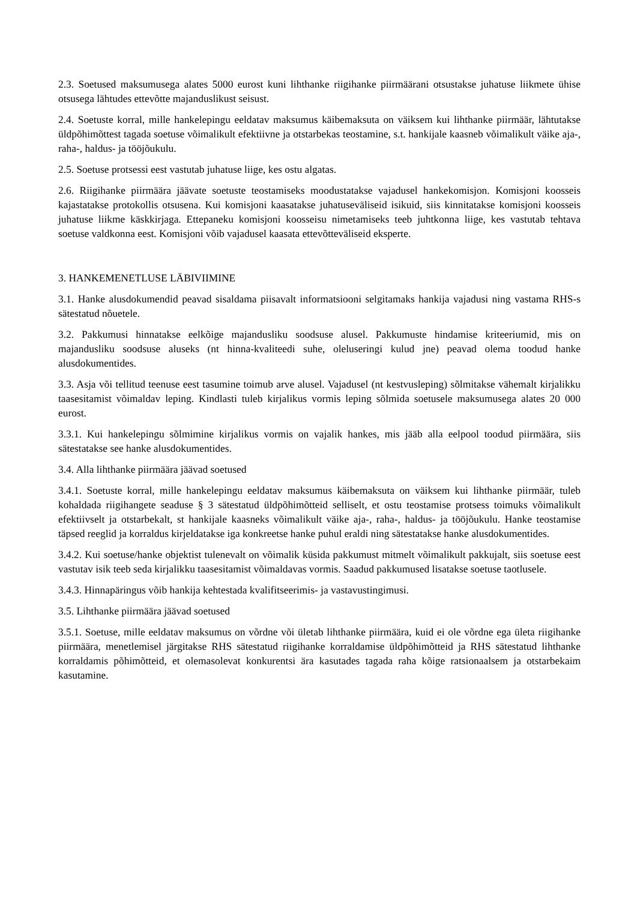2.3. Soetused maksumusega alates 5000 eurost kuni lihthanke riigihanke piirmäärani otsustakse juhatuse liikmete ühise otsusega lähtudes ettevõtte majanduslikust seisust.
2.4. Soetuste korral, mille hankelepingu eeldatav maksumus käibemaksuta on väiksem kui lihthanke piirmäär, lähtutakse üldpõhimõttest tagada soetuse võimalikult efektiivne ja otstarbekas teostamine, s.t. hankijale kaasneb võimalikult väike aja-, raha-, haldus- ja tööjõukulu.
2.5. Soetuse protsessi eest vastutab juhatuse liige, kes ostu algatas.
2.6. Riigihanke piirmäära jäävate soetuste teostamiseks moodustatakse vajadusel hankekomisjon. Komisjoni koosseis kajastatakse protokollis otsusena. Kui komisjoni kaasatakse juhatuseväliseid isikuid, siis kinnitatakse komisjoni koosseis juhatuse liikme käskkirjaga. Ettepaneku komisjoni koosseisu nimetamiseks teeb juhtkonna liige, kes vastutab tehtava soetuse valdkonna eest. Komisjoni võib vajadusel kaasata ettevõtteväliseid eksperte.
3. HANKEMENETLUSE LÄBIVIIMINE
3.1. Hanke alusdokumendid peavad sisaldama piisavalt informatsiooni selgitamaks hankija vajadusi ning vastama RHS-s sätestatud nõuetele.
3.2. Pakkumusi hinnatakse eelkõige majandusliku soodsuse alusel. Pakkumuste hindamise kriteeriumid, mis on majandusliku soodsuse aluseks (nt hinna-kvaliteedi suhe, oleluseringi kulud jne) peavad olema toodud hanke alusdokumentides.
3.3. Asja või tellitud teenuse eest tasumine toimub arve alusel. Vajadusel (nt kestvusleping) sõlmitakse vähemalt kirjalikku taasesitamist võimaldav leping. Kindlasti tuleb kirjalikus vormis leping sõlmida soetusele maksumusega alates 20 000 eurost.
3.3.1. Kui hankelepingu sõlmimine kirjalikus vormis on vajalik hankes, mis jääb alla eelpool toodud piirmäära, siis sätestatakse see hanke alusdokumentides.
3.4. Alla lihthanke piirmäära jäävad soetused
3.4.1. Soetuste korral, mille hankelepingu eeldatav maksumus käibemaksuta on väiksem kui lihthanke piirmäär, tuleb kohaldada riigihangete seaduse § 3 sätestatud üldpõhimõtteid selliselt, et ostu teostamise protsess toimuks võimalikult efektiivselt ja otstarbekalt, st hankijale kaasneks võimalikult väike aja-, raha-, haldus- ja tööjõukulu. Hanke teostamise täpsed reeglid ja korraldus kirjeldatakse iga konkreetse hanke puhul eraldi ning sätestatakse hanke alusdokumentides.
3.4.2. Kui soetuse/hanke objektist tulenevalt on võimalik küsida pakkumust mitmelt võimalikult pakkujalt, siis soetuse eest vastutav isik teeb seda kirjalikku taasesitamist võimaldavas vormis. Saadud pakkumused lisatakse soetuse taotlusele.
3.4.3. Hinnapäringus võib hankija kehtestada kvalifitseerimis- ja vastavustingimusi.
3.5. Lihthanke piirmäära jäävad soetused
3.5.1. Soetuse, mille eeldatav maksumus on võrdne või ületab lihthanke piirmäära, kuid ei ole võrdne ega ületa riigihanke piirmäära, menetlemisel järgitakse RHS sätestatud riigihanke korraldamise üldpõhimõtteid ja RHS sätestatud lihthanke korraldamis põhimõtteid, et olemasolevat konkurentsi ära kasutades tagada raha kõige ratsionaalsem ja otstarbekaim kasutamine.